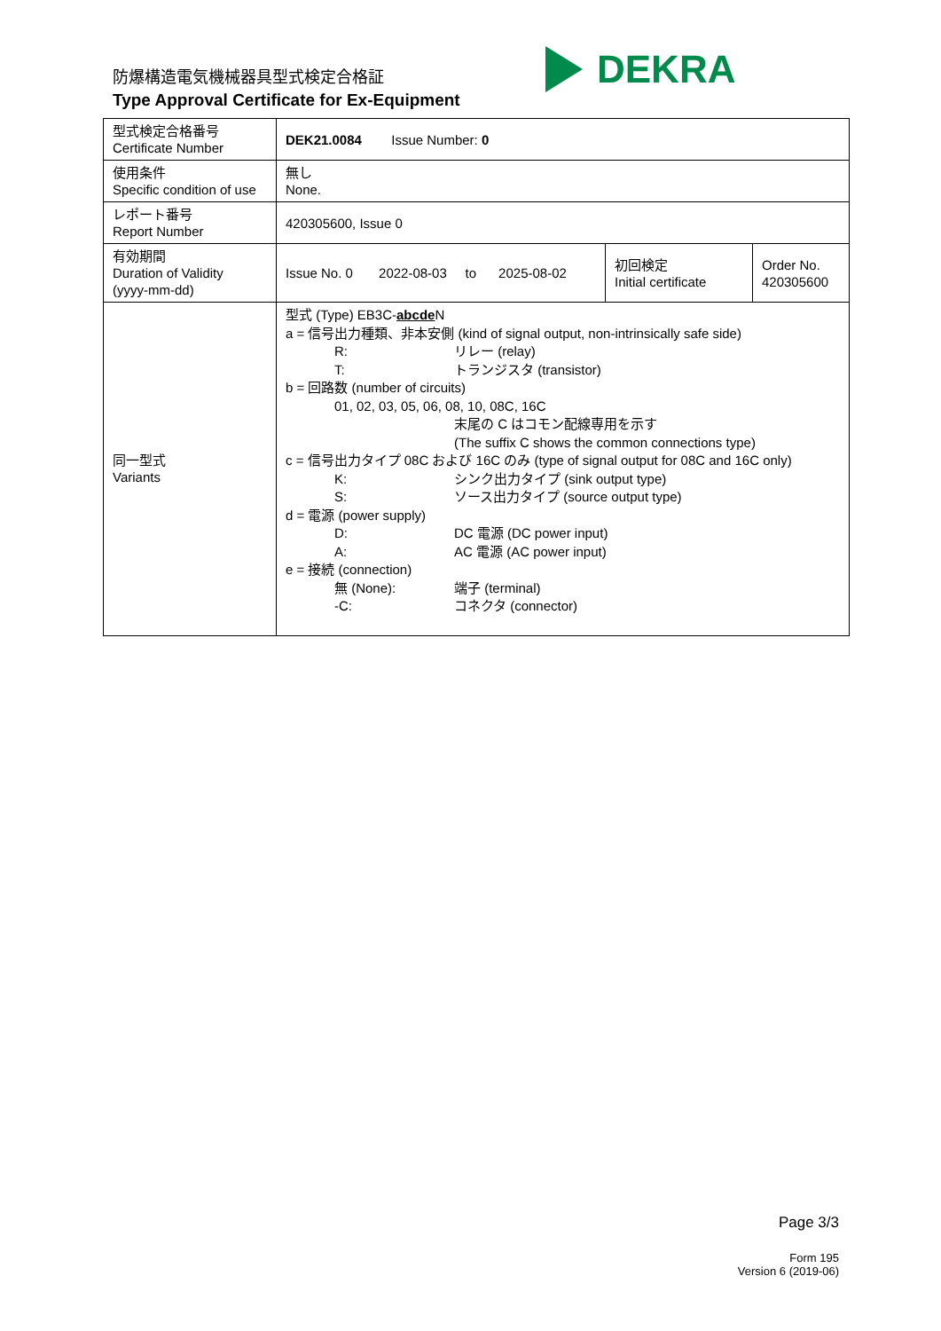防爆構造電気機械器具型式検定合格証
Type Approval Certificate for Ex-Equipment
DEKRA
| 型式検定合格番号 Certificate Number | DEK21.0084 Issue Number: 0 | | |
| 使用条件 Specific condition of use | 無し None. | | |
| レポート番号 Report Number | 420305600, Issue 0 | | |
| 有効期間 Duration of Validity (yyyy-mm-dd) | Issue No. 0 2022-08-03 to 2025-08-02 | 初回検定 Initial certificate | Order No. 420305600 |
| 同一型式 Variants | 型式 (Type) EB3C- abcde N a = 信号出力種類、非本安側 (kind of signal output, non-intrinsically safe side) R: リレー (relay) T: トランジスタ (transistor) b = 回路数 (number of circuits) 01, 02, 03, 05, 06, 08, 10, 08C, 16C 末尾の C はコモン配線専用を示す (The suffix C shows the common connections type) c = 信号出力タイプ 08C および 16C のみ (type of signal output for 08C and 16C only) K: シンク出力タイプ (sink output type) S: ソース出力タイプ (source output type) d = 電源 (power supply) D: DC 電源 (DC power input) A: AC 電源 (AC power input) e = 接続 (connection) 無 (None): 端子 (terminal) -C: コネクタ (connector) | | |
Page 3/3
Form 195
Version 6 (2019-06)